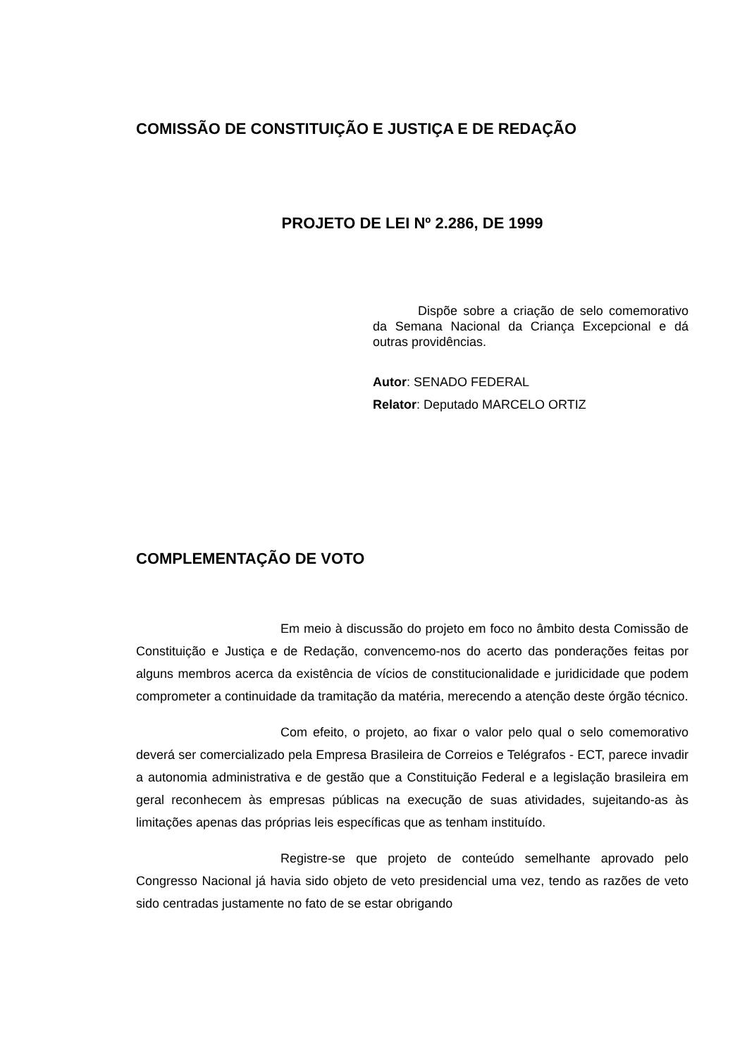COMISSÃO DE CONSTITUIÇÃO E JUSTIÇA E DE REDAÇÃO
PROJETO DE LEI Nº 2.286, DE 1999
Dispõe sobre a criação de selo comemorativo da Semana Nacional da Criança Excepcional e dá outras providências.
Autor: SENADO FEDERAL
Relator: Deputado MARCELO ORTIZ
COMPLEMENTAÇÃO DE VOTO
Em meio à discussão do projeto em foco no âmbito desta Comissão de Constituição e Justiça e de Redação, convencemo-nos do acerto das ponderações feitas por alguns membros acerca da existência de vícios de constitucionalidade e juridicidade que podem comprometer a continuidade da tramitação da matéria, merecendo a atenção deste órgão técnico.
Com efeito, o projeto, ao fixar o valor pelo qual o selo comemorativo deverá ser comercializado pela Empresa Brasileira de Correios e Telégrafos - ECT, parece invadir a autonomia administrativa e de gestão que a Constituição Federal e a legislação brasileira em geral reconhecem às empresas públicas na execução de suas atividades, sujeitando-as às limitações apenas das próprias leis específicas que as tenham instituído.
Registre-se que projeto de conteúdo semelhante aprovado pelo Congresso Nacional já havia sido objeto de veto presidencial uma vez, tendo as razões de veto sido centradas justamente no fato de se estar obrigando